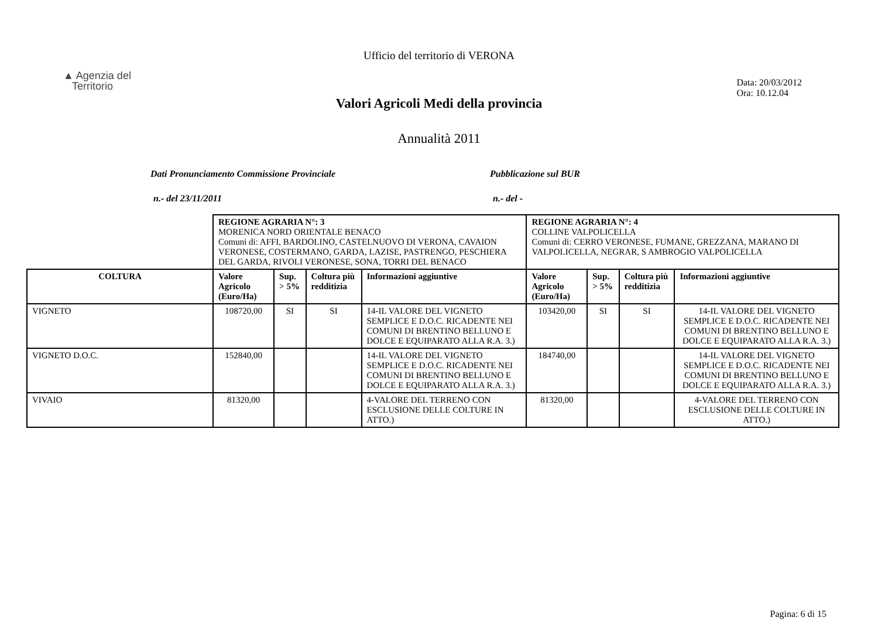Ufficio del territorio di VERONA
▲ Agenzia del
Territorio
Data: 20/03/2012
Ora: 10.12.04
Valori Agricoli Medi della provincia
Annualità 2011
Dati Pronunciamento Commissione Provinciale Pubblicazione sul BUR
n.- del 23/11/2011 n.- del -
| | REGIONE AGRARIA N°: 3 MORENICA NORD ORIENTALE BENACO Comuni di: AFFI, BARDOLINO, CASTELNUOVO DI VERONA, CAVAION VERONESE, COSTERMANO, GARDA, LAZISE, PASTRENGO, PESCHIERA DEL GARDA, RIVOLI VERONESE, SONA, TORRI DEL BENACO | | | | REGIONE AGRARIA N°: 4 COLLINE VALPOLICELLA Comuni di: CERRO VERONESE, FUMANE, GREZZANA, MARANO DI VALPOLICELLA, NEGRAR, S AMBROGIO VALPOLICELLA | | | |
| COLTURA | Valore Agricolo (Euro/Ha) | Sup. > 5% | Coltura più redditizia | Informazioni aggiuntive | Valore Agricolo (Euro/Ha) | Sup. > 5% | Coltura più redditizia | Informazioni aggiuntive |
| VIGNETO | 108720,00 | SI | SI | 14-IL VALORE DEL VIGNETO SEMPLICE E D.O.C. RICADENTE NEI COMUNI DI BRENTINO BELLUNO E DOLCE E EQUIPARATO ALLA R.A. 3.) | 103420,00 | SI | SI | 14-IL VALORE DEL VIGNETO SEMPLICE E D.O.C. RICADENTE NEI COMUNI DI BRENTINO BELLUNO E DOLCE E EQUIPARATO ALLA R.A. 3.) |
| VIGNETO D.O.C. | 152840,00 | | | 14-IL VALORE DEL VIGNETO SEMPLICE E D.O.C. RICADENTE NEI COMUNI DI BRENTINO BELLUNO E DOLCE E EQUIPARATO ALLA R.A. 3.) | 184740,00 | | | 14-IL VALORE DEL VIGNETO SEMPLICE E D.O.C. RICADENTE NEI COMUNI DI BRENTINO BELLUNO E DOLCE E EQUIPARATO ALLA R.A. 3.) |
| VIVAIO | 81320,00 | | | 4-VALORE DEL TERRENO CON ESCLUSIONE DELLE COLTURE IN ATTO.) | 81320,00 | | | 4-VALORE DEL TERRENO CON ESCLUSIONE DELLE COLTURE IN ATTO.) |
Pagina: 6 di 15